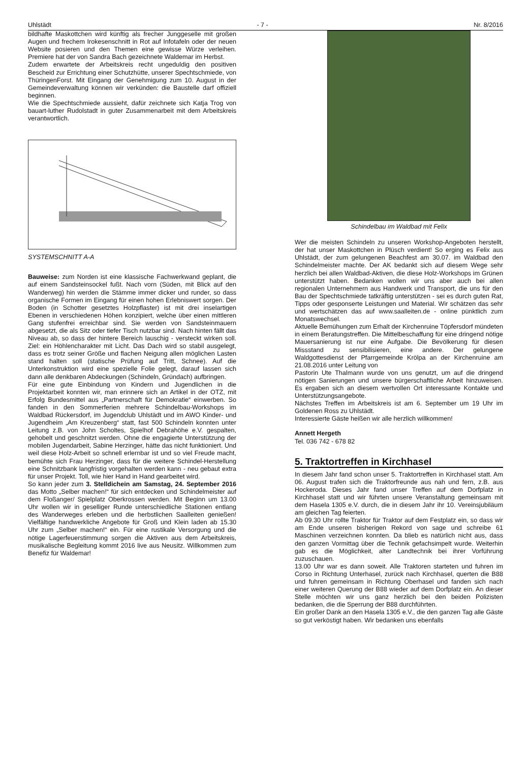Uhlstädt - 7 - Nr. 8/2016
bildhafte Maskottchen wird künftig als frecher Junggeselle mit großen Augen und frechem Irokesenschnitt in Rot auf Infotafeln oder der neuen Website posieren und den Themen eine gewisse Würze verleihen. Premiere hat der von Sandra Bach gezeichnete Waldemar im Herbst.
Zudem erwartete der Arbeitskreis recht ungeduldig den positiven Bescheid zur Errichtung einer Schutzhütte, unserer Spechtschmiede, von ThüringenForst. Mit Eingang der Genehmigung zum 10. August in der Gemeindeverwaltung können wir verkünden: die Baustelle darf offiziell beginnen.
Wie die Spechtschmiede aussieht, dafür zeichnete sich Katja Trog von bauart-luther Rudolstadt in guter Zusammenarbeit mit dem Arbeitskreis verantwortlich.
SYSTEMSCHNITT A-A
Bauweise: zum Norden ist eine klassische Fachwerkwand geplant, die auf einem Sandsteinsockel fußt. Nach vorn (Süden, mit Blick auf den Wanderweg) hin werden die Stämme immer dicker und runder, so dass organische Formen im Eingang für einen hohen Erlebniswert sorgen. Der Boden (in Schotter gesetztes Holzpflaster) ist mit drei inselartigen Ebenen in verschiedenen Höhen konzipiert, welche über einen mittleren Gang stufenfrei erreichbar sind. Sie werden von Sandsteinmauern abgesetzt, die als Sitz oder tiefer Tisch nutzbar sind. Nach hinten fällt das Niveau ab, so dass der hintere Bereich lauschig - versteckt wirken soll. Ziel: ein Höhlencharakter mit Licht. Das Dach wird so stabil ausgelegt, dass es trotz seiner Größe und flachen Neigung allen möglichen Lasten stand halten soll (statische Prüfung auf Tritt, Schnee). Auf die Unterkonstruktion wird eine spezielle Folie gelegt, darauf lassen sich dann alle denkbaren Abdeckungen (Schindeln, Gründach) aufbringen.
Für eine gute Einbindung von Kindern und Jugendlichen in die Projektarbeit konnten wir, man erinnere sich an Artikel in der OTZ, mit Erfolg Bundesmittel aus „Partnerschaft für Demokratie“ einwerben. So fanden in den Sommerferien mehrere Schindelbau-Workshops im Waldbad Rückersdorf, im Jugendclub Uhlstädt und im AWO Kinder- und Jugendheim „Am Kreuzenberg“ statt, fast 500 Schindeln konnten unter Leitung z.B. von John Scholtes, Spielhof Debrahöhe e.V. gespalten, gehobelt und geschnitzt werden. Ohne die engagierte Unterstützung der mobilen Jugendarbeit, Sabine Herzinger, hätte das nicht funktioniert. Und weil diese Holz-Arbeit so schnell erlernbar ist und so viel Freude macht, bemühte sich Frau Herzinger, dass für die weitere Schindel-Herstellung eine Schnitzbank langfristig vorgehalten werden kann - neu gebaut extra für unser Projekt. Toll, wie hier Hand in Hand gearbeitet wird.
So kann jeder zum 3. Stelldichein am Samstag, 24. September 2016 das Motto „Selber machen!“ für sich entdecken und Schindelmeister auf dem Floßanger/ Spielplatz Oberkrossen werden. Mit Beginn um 13.00 Uhr wollen wir in geselliger Runde unterschiedliche Stationen entlang des Wanderweges erleben und die herbstlichen Saalleiten genießen! Vielfältige handwerkliche Angebote für Groß und Klein laden ab 15.30 Uhr zum „Selber machen!“ ein. Für eine rustikale Versorgung und die nötige Lagerfeuerstimmung sorgen die Aktiven aus dem Arbeitskreis, musikalische Begleitung kommt 2016 live aus Neusitz. Willkommen zum Benefiz für Waldemar!
Schindelbau im Waldbad mit Felix
Wer die meisten Schindeln zu unseren Workshop-Angeboten herstellt, der hat unser Maskottchen in Plüsch verdient! So erging es Felix aus Uhlstädt, der zum gelungenen Beachfest am 30.07. im Waldbad den Schindelmeister machte. Der AK bedankt sich auf diesem Wege sehr herzlich bei allen Waldbad-Aktiven, die diese Holz-Workshops im Grünen unterstützt haben. Bedanken wollen wir uns aber auch bei allen regionalen Unternehmern aus Handwerk und Transport, die uns für den Bau der Spechtschmiede tatkräftig unterstützen - sei es durch guten Rat, Tipps oder gesponserte Leistungen und Material. Wir schätzen das sehr und wertschätzen das auf www.saalleiten.de - online pünktlich zum Monatswechsel.
Aktuelle Bemühungen zum Erhalt der Kirchenruine Töpfersdorf mündeten in einem Beratungstreffen. Die Mittelbeschaffung für eine dringend nötige Mauersanierung ist nur eine Aufgabe. Die Bevölkerung für diesen Missstand zu sensibilisieren, eine andere. Der gelungene Waldgottesdienst der Pfarrgemeinde Krölpa an der Kirchenruine am 21.08.2016 unter Leitung von
Pastorin Ute Thalmann wurde von uns genutzt, um auf die dringend nötigen Sanierungen und unsere bürgerschaftliche Arbeit hinzuweisen. Es ergaben sich an diesem wertvollen Ort interessante Kontakte und Unterstützungsangebote.
Nächstes Treffen im Arbeitskreis ist am 6. September um 19 Uhr im Goldenen Ross zu Uhlstädt.
Interessierte Gäste heißen wir alle herzlich willkommen!
Annett Hergeth
Tel. 036 742 - 678 82
5. Traktortreffen in Kirchhasel
In diesem Jahr fand schon unser 5. Traktortreffen in Kirchhasel statt. Am 06. August trafen sich die Traktorfreunde aus nah und fern, z.B. aus Hockeroda. Dieses Jahr fand unser Treffen auf dem Dorfplatz in Kirchhasel statt und wir führten unsere Veranstaltung gemeinsam mit dem Hasela 1305 e.V. durch, die in diesem Jahr ihr 10. Vereinsjubiläum am gleichen Tag feierten.
Ab 09.30 Uhr rollte Traktor für Traktor auf dem Festplatz ein, so dass wir am Ende unseren bisherigen Rekord von sage und schreibe 61 Maschinen verzeichnen konnten. Da blieb es natürlich nicht aus, dass den ganzen Vormittag über die Technik gefachsimpelt wurde. Weiterhin gab es die Möglichkeit, alter Landtechnik bei ihrer Vorführung zuzuschauen.
13.00 Uhr war es dann soweit. Alle Traktoren starteten und fuhren im Corso in Richtung Unterhasel, zurück nach Kirchhasel, querten die B88 und fuhren gemeinsam in Richtung Oberhasel und fanden sich nach einer weiteren Querung der B88 wieder auf dem Dorfplatz ein. An dieser Stelle möchten wir uns ganz herzlich bei den beiden Polizisten bedanken, die die Sperrung der B88 durchführten.
Ein großer Dank an den Hasela 1305 e.V., die den ganzen Tag alle Gäste so gut verköstigt haben. Wir bedanken uns ebenfalls